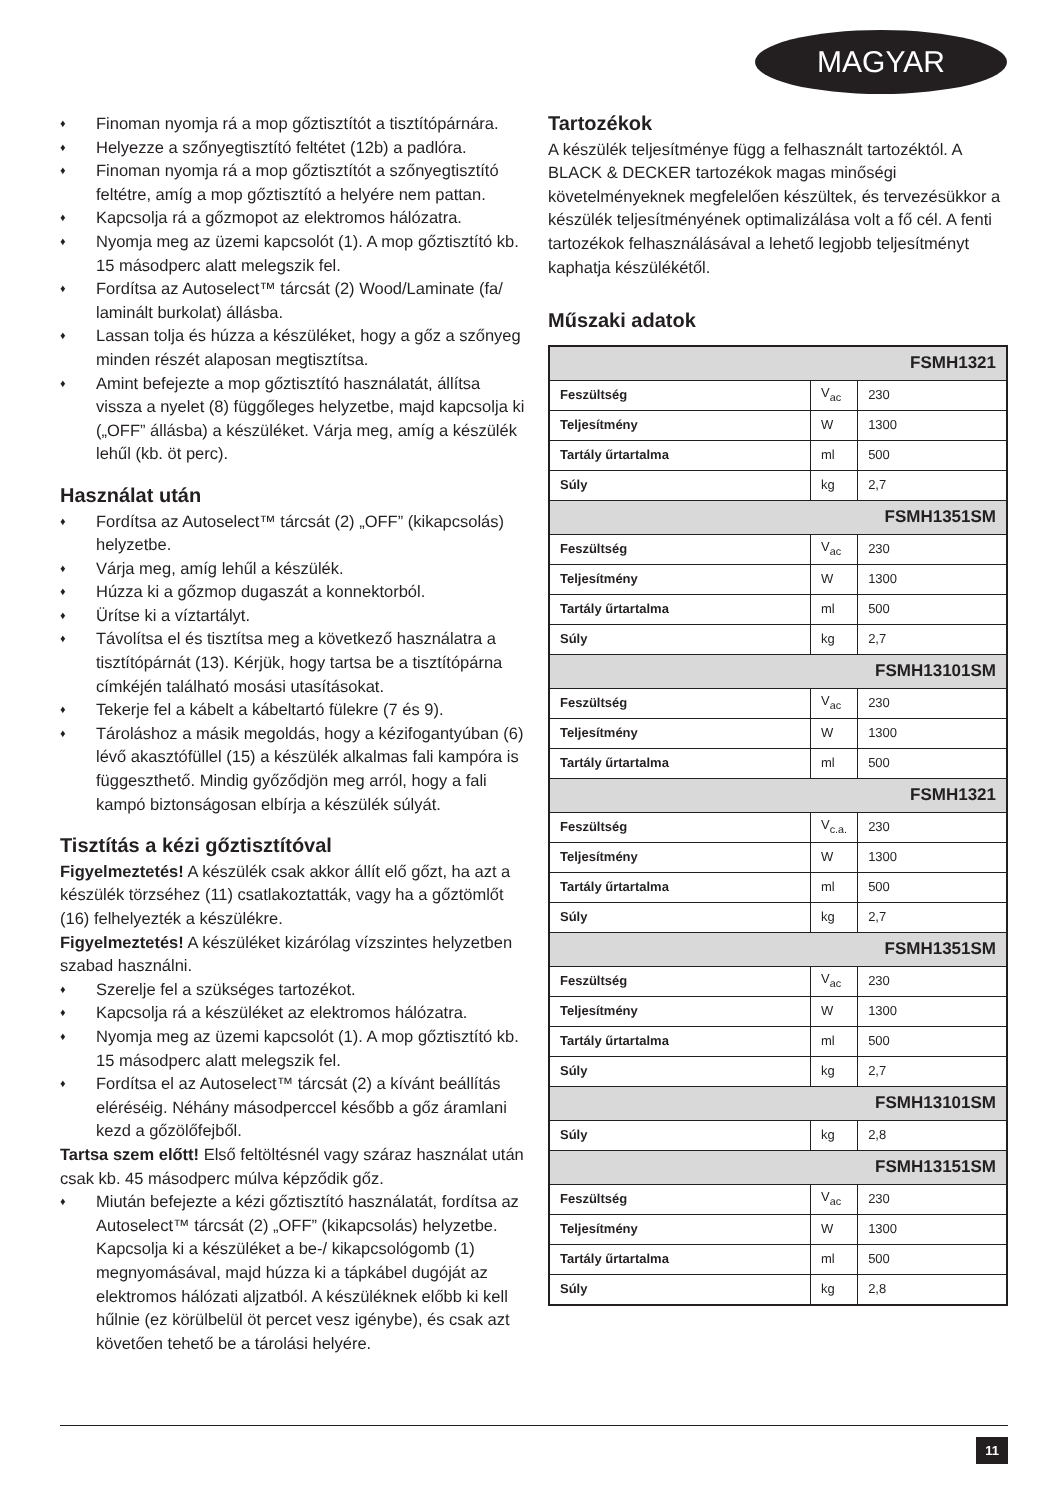MAGYAR
♦ Finoman nyomja rá a mop gőztisztítót a tisztítópárnára.
♦ Helyezze a szőnyegtisztító feltétet (12b) a padlóra.
♦ Finoman nyomja rá a mop gőztisztítót a szőnyegtisztító feltétre, amíg a mop gőztisztító a helyére nem pattan.
♦ Kapcsolja rá a gőzmopot az elektromos hálózatra.
♦ Nyomja meg az üzemi kapcsolót (1). A mop gőztisztító kb. 15 másodperc alatt melegszik fel.
♦ Fordítsa az Autoselect™ tárcsát (2) Wood/Laminate (fa/ laminált burkolat) állásba.
♦ Lassan tolja és húzza a készüléket, hogy a gőz a szőnyeg minden részét alaposan megtisztítsa.
♦ Amint befejezte a mop gőztisztító használatát, állítsa vissza a nyelet (8) függőleges helyzetbe, majd kapcsolja ki („OFF” állásba) a készüléket. Várja meg, amíg a készülék lehűl (kb. öt perc).
Használat után
♦ Fordítsa az Autoselect™ tárcsát (2) „OFF” (kikapcsolás) helyzetbe.
♦ Várja meg, amíg lehűl a készülék.
♦ Húzza ki a gőzmop dugaszát a konnektorból.
♦ Ürítse ki a víztartályt.
♦ Távolítsa el és tisztítsa meg a következő használatra a tisztítópárnát (13). Kérjük, hogy tartsa be a tisztítópárna címkéjén található mosási utasításokat.
♦ Tekerje fel a kábelt a kábeltartó fülekre (7 és 9).
♦ Tároláshoz a másik megoldás, hogy a kézifogantyúban (6) lévő akasztófüllel (15) a készülék alkalmas fali kampóra is függeszthető. Mindig győződjön meg arról, hogy a fali kampó biztonságosan elbírja a készülék súlyát.
Tisztítás a kézi gőztisztítóval
Figyelmeztetés! A készülék csak akkor állít elő gőzt, ha azt a készülék törzséhez (11) csatlakoztatták, vagy ha a gőztömlőt (16) felhelyezték a készülékre.
Figyelmeztetés! A készüléket kizárólag vízszintes helyzetben szabad használni.
♦ Szerelje fel a szükséges tartozékot.
♦ Kapcsolja rá a készüléket az elektromos hálózatra.
♦ Nyomja meg az üzemi kapcsolót (1). A mop gőztisztító kb. 15 másodperc alatt melegszik fel.
♦ Fordítsa el az Autoselect™ tárcsát (2) a kívánt beállítás eléréséig. Néhány másodperccel később a gőz áramlani kezd a gőzölőfejből.
Tartsa szem előtt! Első feltöltésnél vagy száraz használat után csak kb. 45 másodperc múlva képződik gőz.
♦ Miután befejezte a kézi gőztisztító használatát, fordítsa az Autoselect™ tárcsát (2) „OFF” (kikapcsolás) helyzetbe. Kapcsolja ki a készüléket a be-/ kikapcsológomb (1) megnyomásával, majd húzza ki a tápkábel dugóját az elektromos hálózati aljzatból. A készüléknek előbb ki kell hűlnie (ez körülbelül öt percet vesz igénybe), és csak azt követően tehető be a tárolási helyére.
Tartozékok
A készülék teljesítménye függ a felhasznált tartozéktól. A BLACK & DECKER tartozékok magas minőségi követelményeknek megfelelően készültek, és tervezésükkor a készülék teljesítményének optimalizálása volt a fő cél. A fenti tartozékok felhasználásával a lehető legjobb teljesítményt kaphatja készülékétől.
Műszaki adatok
| FSMH1321 | | |
| Feszültség | V<sub>ac</sub> | 230 |
| Teljesítmény | W | 1300 |
| Tartály űrtartalma | ml | 500 |
| Súly | kg | 2,7 |
| FSMH1351SM | | |
| Feszültség | V<sub>ac</sub> | 230 |
| Teljesítmény | W | 1300 |
| Tartály űrtartalma | ml | 500 |
| Súly | kg | 2,7 |
| FSMH13101SM | | |
| Feszültség | V<sub>ac</sub> | 230 |
| Teljesítmény | W | 1300 |
| Tartály űrtartalma | ml | 500 |
| FSMH1321 | | |
| Feszültség | V<sub>c.a.</sub> | 230 |
| Teljesítmény | W | 1300 |
| Tartály űrtartalma | ml | 500 |
| Súly | kg | 2,7 |
| FSMH1351SM | | |
| Feszültség | V<sub>ac</sub> | 230 |
| Teljesítmény | W | 1300 |
| Tartály űrtartalma | ml | 500 |
| Súly | kg | 2,7 |
| FSMH13101SM | | |
| Súly | kg | 2,8 |
| FSMH13151SM | | |
| Feszültség | V<sub>ac</sub> | 230 |
| Teljesítmény | W | 1300 |
| Tartály űrtartalma | ml | 500 |
| Súly | kg | 2,8 |
11